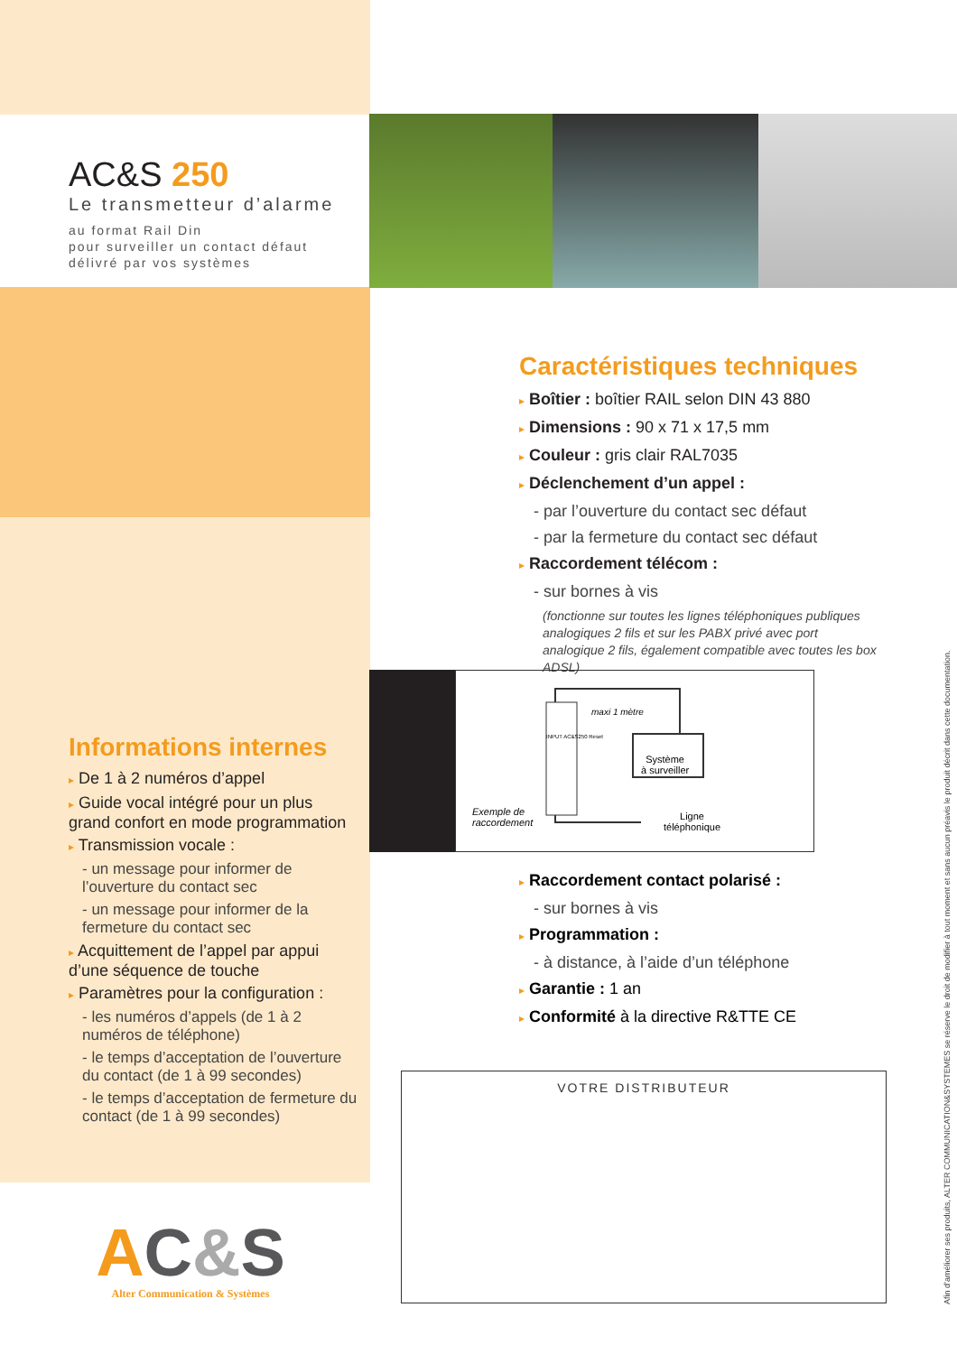AC&S 250
Le transmetteur d’alarme
au format Rail Din
pour surveiller un contact défaut
délivré par vos systèmes
Informations internes
▸ De 1 à 2 numéros d’appel
▸ Guide vocal intégré pour un plus grand confort en mode programmation
▸ Transmission vocale :
- un message pour informer de l’ouverture du contact sec
- un message pour informer de la fermeture du contact sec
▸ Acquittement de l’appel par appui d’une séquence de touche
▸ Paramètres pour la configuration :
- les numéros d’appels (de 1 à 2 numéros de téléphone)
- le temps d’acceptation de l’ouverture du contact (de 1 à 99 secondes)
- le temps d’acceptation de fermeture du contact (de 1 à 99 secondes)
Caractéristiques techniques
▸ Boîtier : boîtier RAIL selon DIN 43 880
▸ Dimensions : 90 x 71 x 17,5 mm
▸ Couleur : gris clair RAL7035
▸ Déclenchement d’un appel :
- par l’ouverture du contact sec défaut
- par la fermeture du contact sec défaut
▸ Raccordement télécom :
- sur bornes à vis
(fonctionne sur toutes les lignes téléphoniques publiques analogiques 2 fils et sur les PABX privé avec port analogique 2 fils, également compatible avec toutes les box ADSL)
maxi 1 mètre
INPUT AC&S250 Reset
Système
à surveiller
Exemple de
raccordement
Ligne
téléphonique
▸ Raccordement contact polarisé :
- sur bornes à vis
▸ Programmation :
- à distance, à l’aide d’un téléphone
▸ Garantie : 1 an
▸ Conformité à la directive R&TTE CE
VOTRE DISTRIBUTEUR
AC&S
Alter Communication & Systèmes
Afin d’améliorer ses produits, ALTER COMMUNICATION&SYSTEMES se réserve le droit de modifier à tout moment et sans aucun préavis le produit décrit dans cette documentation.